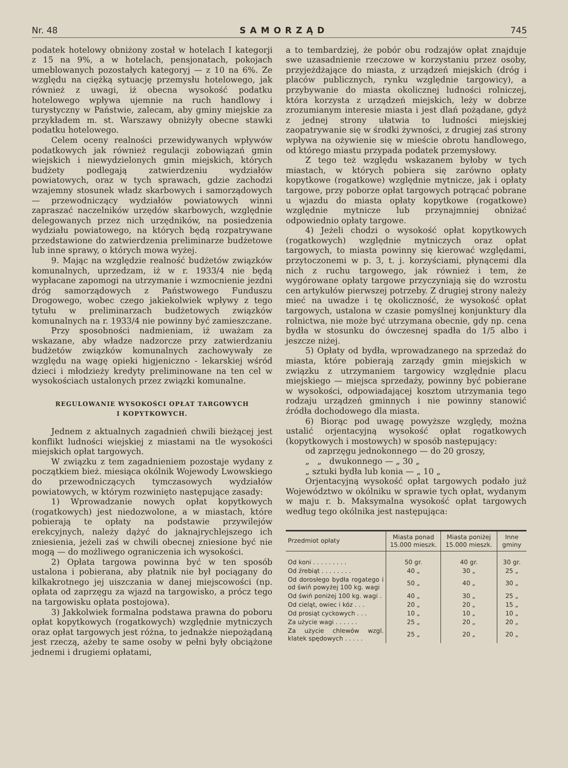Nr. 48 SAMORZĄD 745
podatek hotelowy obniżony został w hotelach I kategorji z 15 na 9%, a w hotelach, pensjonatach, pokojach umeblowanych pozostałych kategoryj — z 10 na 6%. Ze względu na ciężką sytuację przemysłu hotelowego, jak również z uwagi, iż obecna wysokość podatku hotelowego wpływa ujemnie na ruch handlowy i turystyczny w Państwie, zalecam, aby gminy miejskie za przykładem m. st. Warszawy obniżyły obecne stawki podatku hotelowego.
Celem oceny realności przewidywanych wpływów podatkowych jak również regulacji zobowiązań gmin wiejskich i niewydzielonych gmin miejskich, których budżety podlegają zatwierdzeniu wydziałów powiatowych, oraz w tych sprawach, gdzie zachodzi wzajemny stosunek władz skarbowych i samorządowych — przewodniczący wydziałów powiatowych winni zapraszać naczelników urzędów skarbowych, względnie delegowanych przez nich urzędników, na posiedzenia wydziału powiatowego, na których będą rozpatrywane przedstawione do zatwierdzenia preliminarze budżetowe lub inne sprawy, o których mowa wyżej.
9. Mając na względzie realność budżetów związków komunalnych, uprzedzam, iż w r. 1933/4 nie będą wypłacane zapomogi na utrzymanie i wzmocnienie jezdni dróg samorządowych z Państwowego Funduszu Drogowego, wobec czego jakiekolwiek wpływy z tego tytułu w preliminarzach budżetowych związków komunalnych na r. 1933/4 nie powinny być zamieszczane.
Przy sposobności nadmieniam, iż uważam za wskazane, aby władze nadzorcze przy zatwierdzaniu budżetów związków komunalnych zachowywały ze względu na wagę opieki higjeniczno - lekarskiej wśród dzieci i młodzieży kredyty preliminowane na ten cel w wysokościach ustalonych przez związki komunalne.
REGULOWANIE WYSOKOŚCI OPŁAT TARGOWYCH
I KOPYTKOWYCH.
Jednem z aktualnych zagadnień chwili bieżącej jest konflikt ludności wiejskiej z miastami na tle wysokości miejskich opłat targowych.
W związku z tem zagadnieniem pozostaje wydany z początkiem bież. miesiąca okólnik Wojewody Lwowskiego do przewodniczących tymczasowych wydziałów powiatowych, w którym rozwinięto następujące zasady:
1) Wprowadzanie nowych opłat kopytkowych (rogatkowych) jest niedozwolone, a w miastach, które pobierają te opłaty na podstawie przywilejów erekcyjnych, należy dążyć do jaknajrychlejszego ich zniesienia, jeżeli zaś w chwili obecnej zniesione być nie mogą — do możliwego ograniczenia ich wysokości.
2) Opłata targowa powinna być w ten sposób ustalona i pobierana, aby płatnik nie był pociągany do kilkakrotnego jej uiszczania w danej miejscowości (np. opłata od zaprzęgu za wjazd na targowisko, a prócz tego na targowisku opłata postojowa).
3) Jakkolwiek formalna podstawa prawna do poboru opłat kopytkowych (rogatkowych) względnie mytniczych oraz opłat targowych jest różna, to jednakże niepożądaną jest rzeczą, ażeby te same osoby w pełni były obciążone jednemi i drugiemi opłatami,
a to tembardziej, że pobór obu rodzajów opłat znajduje swe uzasadnienie rzeczowe w korzystaniu przez osoby, przyjeżdżające do miasta, z urządzeń miejskich (dróg i placów publicznych, rynku względnie targowicy), a przybywanie do miasta okolicznej ludności rolniczej, która korzysta z urządzeń miejskich, leży w dobrze zrozumianym interesie miasta i jest dlań pożądane, gdyż z jednej strony ułatwia to ludności miejskiej zaopatrywanie się w środki żywności, z drugiej zaś strony wpływa na ożywienie się w mieście obrotu handlowego, od którego miastu przypada podatek przemysłowy.
Z tego też względu wskazanem byłoby w tych miastach, w których pobiera się zarówno opłaty kopytkowe (rogatkowe) względnie mytnicze, jak i opłaty targowe, przy poborze opłat targowych potrącać pobrane u wjazdu do miasta opłaty kopytkowe (rogatkowe) względnie mytnicze lub przynajmniej obniżać odpowiednio opłaty targowe.
4) Jeżeli chodzi o wysokość opłat kopytkowych (rogatkowych) względnie mytniczych oraz opłat targowych, to miasta powinny się kierować względami, przytoczonemi w p. 3, t. j. korzyściami, płynącemi dla nich z ruchu targowego, jak również i tem, że wygórowane opłaty targowe przyczyniają się do wzrostu cen artykułów pierwszej potrzeby. Z drugiej strony należy mieć na uwadze i tę okoliczność, że wysokość opłat targowych, ustalona w czasie pomyślnej konjunktury dla rolnictwa, nie może być utrzymana obecnie, gdy np. cena bydła w stosunku do ówczesnej spadła do 1/5 albo i jeszcze niżej.
5) Opłaty od bydła, wprowadzanego na sprzedaż do miasta, które pobierają zarządy gmin miejskich w związku z utrzymaniem targowicy względnie placu miejskiego — miejsca sprzedaży, powinny być pobierane w wysokości, odpowiadającej kosztom utrzymania tego rodzaju urządzeń gminnych i nie powinny stanowić źródła dochodowego dla miasta.
6) Biorąc pod uwagę powyższe względy, można ustalić orjentacyjną wysokość opłat rogatkowych (kopytkowych i mostowych) w sposób następujący:
od zaprzęgu jednokonnego — do 20 groszy,
„ „ dwukonnego — „ 30 „
„ sztuki bydła lub konia — „ 10 „
Orjentacyjną wysokość opłat targowych podało już Województwo w okólniku w sprawie tych opłat, wydanym w maju r. b. Maksymalna wysokość opłat targowych według tego okólnika jest następująca:
| Przedmiot opłaty | Miasta ponad 15.000 mieszk. | Miasta poniżej 15.000 mieszk. | Inne gminy |
| --- | --- | --- | --- |
| Od koni . . . . . . . . . | 50 gr. | 40 gr. | 30 gr. |
| Od źrebiąt . . . . . . . . | 40 „ | 30 „ | 25 „ |
| Od dorosłego bydła rogatego i od świń powyżej 100 kg. wagi | 50 „ | 40 „ | 30 „ |
| Od świń poniżej 100 kg. wagi . | 40 „ | 30 „ | 25 „ |
| Od cieląt, owiec i kóz . . . | 20 „ | 20 „ | 15 „ |
| Od prosiąt cyckowych . . . | 10 „ | 10 „ | 10 „ |
| Za użycie wagi . . . . . . | 25 „ | 20 „ | 20 „ |
| Za użycie chlewów wzgl. klatek spędowych . . . . . | 25 „ | 20 „ | 20 „ |